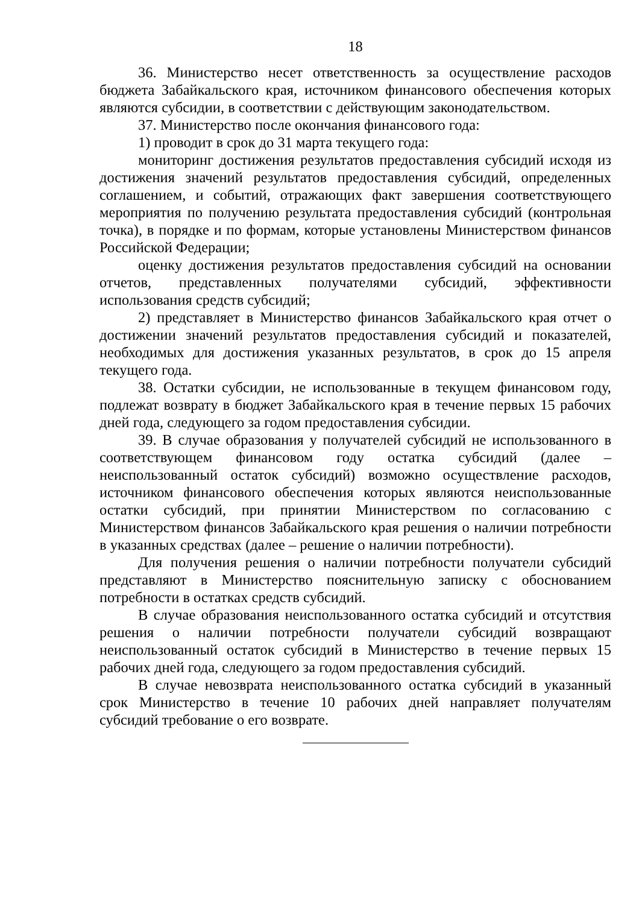18
36. Министерство несет ответственность за осуществление расходов бюджета Забайкальского края, источником финансового обеспечения которых являются субсидии, в соответствии с действующим законодательством.
37. Министерство после окончания финансового года:
1) проводит в срок до 31 марта текущего года:
мониторинг достижения результатов предоставления субсидий исходя из достижения значений результатов предоставления субсидий, определенных соглашением, и событий, отражающих факт завершения соответствующего мероприятия по получению результата предоставления субсидий (контрольная точка), в порядке и по формам, которые установлены Министерством финансов Российской Федерации;
оценку достижения результатов предоставления субсидий на основании отчетов, представленных получателями субсидий, эффективности использования средств субсидий;
2) представляет в Министерство финансов Забайкальского края отчет о достижении значений результатов предоставления субсидий и показателей, необходимых для достижения указанных результатов, в срок до 15 апреля текущего года.
38. Остатки субсидии, не использованные в текущем финансовом году, подлежат возврату в бюджет Забайкальского края в течение первых 15 рабочих дней года, следующего за годом предоставления субсидии.
39. В случае образования у получателей субсидий не использованного в соответствующем финансовом году остатка субсидий (далее – неиспользованный остаток субсидий) возможно осуществление расходов, источником финансового обеспечения которых являются неиспользованные остатки субсидий, при принятии Министерством по согласованию с Министерством финансов Забайкальского края решения о наличии потребности в указанных средствах (далее – решение о наличии потребности).
Для получения решения о наличии потребности получатели субсидий представляют в Министерство пояснительную записку с обоснованием потребности в остатках средств субсидий.
В случае образования неиспользованного остатка субсидий и отсутствия решения о наличии потребности получатели субсидий возвращают неиспользованный остаток субсидий в Министерство в течение первых 15 рабочих дней года, следующего за годом предоставления субсидий.
В случае невозврата неиспользованного остатка субсидий в указанный срок Министерство в течение 10 рабочих дней направляет получателям субсидий требование о его возврате.